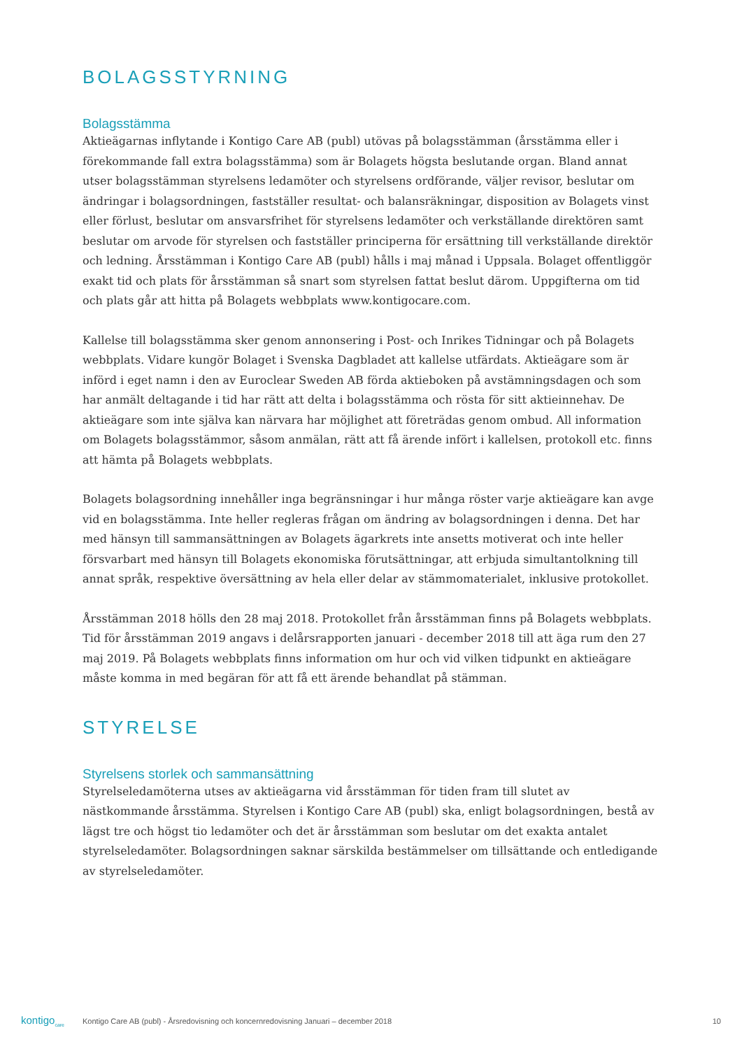BOLAGSSTYRNING
Bolagsstämma
Aktieägarnas inflytande i Kontigo Care AB (publ) utövas på bolagsstämman (årsstämma eller i förekommande fall extra bolagsstämma) som är Bolagets högsta beslutande organ. Bland annat utser bolagsstämman styrelsens ledamöter och styrelsens ordförande, väljer revisor, beslutar om ändringar i bolagsordningen, fastställer resultat- och balansräkningar, disposition av Bolagets vinst eller förlust, beslutar om ansvarsfrihet för styrelsens ledamöter och verkställande direktören samt beslutar om arvode för styrelsen och fastställer principerna för ersättning till verkställande direktör och ledning. Årsstämman i Kontigo Care AB (publ) hålls i maj månad i Uppsala. Bolaget offentliggör exakt tid och plats för årsstämman så snart som styrelsen fattat beslut därom. Uppgifterna om tid och plats går att hitta på Bolagets webbplats www.kontigocare.com.
Kallelse till bolagsstämma sker genom annonsering i Post- och Inrikes Tidningar och på Bolagets webbplats. Vidare kungör Bolaget i Svenska Dagbladet att kallelse utfärdats. Aktieägare som är införd i eget namn i den av Euroclear Sweden AB förda aktieboken på avstämningsdagen och som har anmält deltagande i tid har rätt att delta i bolagsstämma och rösta för sitt aktieinnehav. De aktieägare som inte själva kan närvara har möjlighet att företrädas genom ombud. All information om Bolagets bolagsstämmor, såsom anmälan, rätt att få ärende infört i kallelsen, protokoll etc. finns att hämta på Bolagets webbplats.
Bolagets bolagsordning innehåller inga begränsningar i hur många röster varje aktieägare kan avge vid en bolagsstämma. Inte heller regleras frågan om ändring av bolagsordningen i denna. Det har med hänsyn till sammansättningen av Bolagets ägarkrets inte ansetts motiverat och inte heller försvarbart med hänsyn till Bolagets ekonomiska förutsättningar, att erbjuda simultantolkning till annat språk, respektive översättning av hela eller delar av stämmomaterialet, inklusive protokollet.
Årsstämman 2018 hölls den 28 maj 2018. Protokollet från årsstämman finns på Bolagets webbplats. Tid för årsstämman 2019 angavs i delårsrapporten januari - december 2018 till att äga rum den 27 maj 2019. På Bolagets webbplats finns information om hur och vid vilken tidpunkt en aktieägare måste komma in med begäran för att få ett ärende behandlat på stämman.
STYRELSE
Styrelsens storlek och sammansättning
Styrelseledamöterna utses av aktieägarna vid årsstämman för tiden fram till slutet av nästkommande årsstämma. Styrelsen i Kontigo Care AB (publ) ska, enligt bolagsordningen, bestå av lägst tre och högst tio ledamöter och det är årsstämman som beslutar om det exakta antalet styrelseledamöter. Bolagsordningen saknar särskilda bestämmelser om tillsättande och entledigande av styrelseledamöter.
kontigo<sub>care</sub> Kontigo Care AB (publ) - Årsredovisning och koncernredovisning Januari – december 2018 10